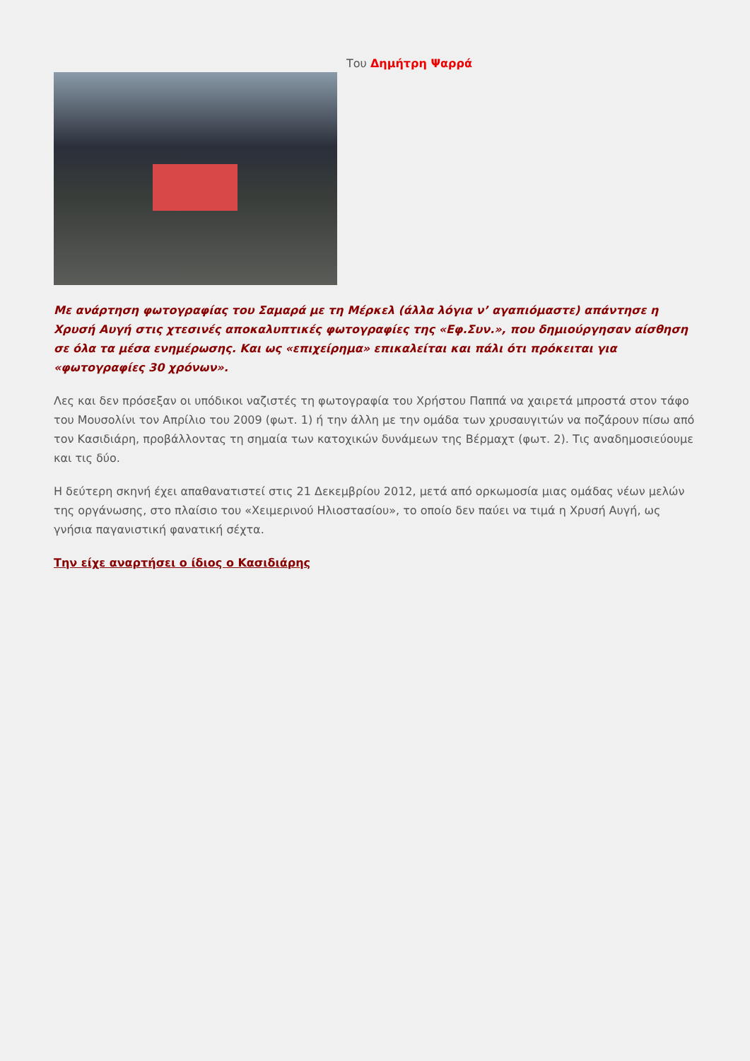Του Δημήτρη Ψαρρά
Με ανάρτηση φωτογραφίας του Σαμαρά με τη Μέρκελ (άλλα λόγια ν’ αγαπιόμαστε) απάντησε η Χρυσή Αυγή στις χτεσινές αποκαλυπτικές φωτογραφίες της «Εφ.Συν.», που δημιούργησαν αίσθηση σε όλα τα μέσα ενημέρωσης. Και ως «επιχείρημα» επικαλείται και πάλι ότι πρόκειται για «φωτογραφίες 30 χρόνων».
Λες και δεν πρόσεξαν οι υπόδικοι ναζιστές τη φωτογραφία του Χρήστου Παππά να χαιρετά μπροστά στον τάφο του Μουσολίνι τον Απρίλιο του 2009 (φωτ. 1) ή την άλλη με την ομάδα των χρυσαυγιτών να ποζάρουν πίσω από τον Κασιδιάρη, προβάλλοντας τη σημαία των κατοχικών δυνάμεων της Βέρμαχτ (φωτ. 2). Τις αναδημοσιεύουμε και τις δύο.
Η δεύτερη σκηνή έχει απαθανατιστεί στις 21 Δεκεμβρίου 2012, μετά από ορκωμοσία μιας ομάδας νέων μελών της οργάνωσης, στο πλαίσιο του «Χειμερινού Ηλιοστασίου», το οποίο δεν παύει να τιμά η Χρυσή Αυγή, ως γνήσια παγανιστική φανατική σέχτα.
Την είχε αναρτήσει ο ίδιος ο Κασιδιάρης